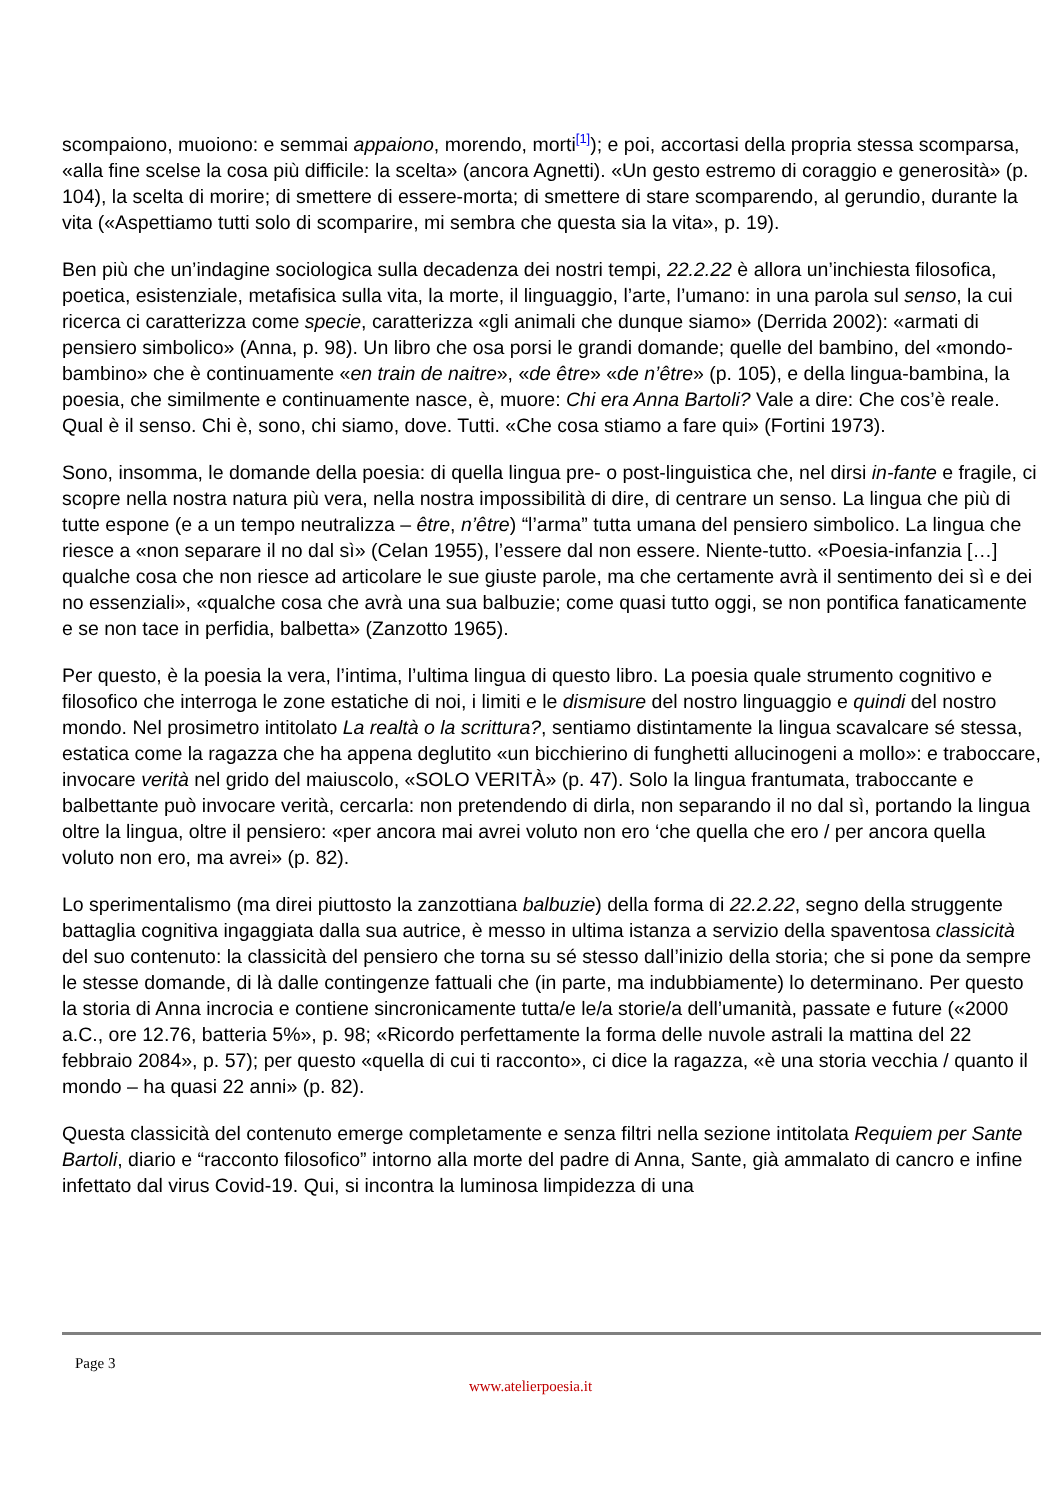scompaiono, muoiono: e semmai appaiono, morendo, morti<sup>[1]</sup>); e poi, accortasi della propria stessa scomparsa, «alla fine scelse la cosa più difficile: la scelta» (ancora Agnetti). «Un gesto estremo di coraggio e generosità» (p. 104), la scelta di morire; di smettere di essere-morta; di smettere di stare scomparendo, al gerundio, durante la vita («Aspettiamo tutti solo di scomparire, mi sembra che questa sia la vita», p. 19).
Ben più che un’indagine sociologica sulla decadenza dei nostri tempi, 22.2.22 è allora un’inchiesta filosofica, poetica, esistenziale, metafisica sulla vita, la morte, il linguaggio, l’arte, l’umano: in una parola sul senso, la cui ricerca ci caratterizza come specie, caratterizza «gli animali che dunque siamo» (Derrida 2002): «armati di pensiero simbolico» (Anna, p. 98). Un libro che osa porsi le grandi domande; quelle del bambino, del «mondo-bambino» che è continuamente «en train de naitre», «de être» «de n’être» (p. 105), e della lingua-bambina, la poesia, che similmente e continuamente nasce, è, muore: Chi era Anna Bartoli? Vale a dire: Che cos’è reale. Qual è il senso. Chi è, sono, chi siamo, dove. Tutti. «Che cosa stiamo a fare qui» (Fortini 1973).
Sono, insomma, le domande della poesia: di quella lingua pre- o post-linguistica che, nel dirsi in-fante e fragile, ci scopre nella nostra natura più vera, nella nostra impossibilità di dire, di centrare un senso. La lingua che più di tutte espone (e a un tempo neutralizza – être, n’être) “l’arma” tutta umana del pensiero simbolico. La lingua che riesce a «non separare il no dal sì» (Celan 1955), l’essere dal non essere. Niente-tutto. «Poesia-infanzia […] qualche cosa che non riesce ad articolare le sue giuste parole, ma che certamente avrà il sentimento dei sì e dei no essenziali», «qualche cosa che avrà una sua balbuzie; come quasi tutto oggi, se non pontifica fanaticamente e se non tace in perfidia, balbetta» (Zanzotto 1965).
Per questo, è la poesia la vera, l’intima, l’ultima lingua di questo libro. La poesia quale strumento cognitivo e filosofico che interroga le zone estatiche di noi, i limiti e le dismisure del nostro linguaggio e quindi del nostro mondo. Nel prosimetro intitolato La realtà o la scrittura?, sentiamo distintamente la lingua scavalcare sé stessa, estatica come la ragazza che ha appena deglutito «un bicchierino di funghetti allucinogeni a mollo»: e traboccare, invocare verità nel grido del maiuscolo, «SOLO VERITÀ» (p. 47). Solo la lingua frantumata, traboccante e balbettante può invocare verità, cercarla: non pretendendo di dirla, non separando il no dal sì, portando la lingua oltre la lingua, oltre il pensiero: «per ancora mai avrei voluto non ero ‘che quella che ero / per ancora quella voluto non ero, ma avrei» (p. 82).
Lo sperimentalismo (ma direi piuttosto la zanzottiana balbuzie) della forma di 22.2.22, segno della struggente battaglia cognitiva ingaggiata dalla sua autrice, è messo in ultima istanza a servizio della spaventosa classicità del suo contenuto: la classicità del pensiero che torna su sé stesso dall’inizio della storia; che si pone da sempre le stesse domande, di là dalle contingenze fattuali che (in parte, ma indubbiamente) lo determinano. Per questo la storia di Anna incrocia e contiene sincronicamente tutta/e le/a storie/a dell’umanità, passate e future («2000 a.C., ore 12.76, batteria 5%», p. 98; «Ricordo perfettamente la forma delle nuvole astrali la mattina del 22 febbraio 2084», p. 57); per questo «quella di cui ti racconto», ci dice la ragazza, «è una storia vecchia / quanto il mondo – ha quasi 22 anni» (p. 82).
Questa classicità del contenuto emerge completamente e senza filtri nella sezione intitolata Requiem per Sante Bartoli, diario e “racconto filosofico” intorno alla morte del padre di Anna, Sante, già ammalato di cancro e infine infettato dal virus Covid-19. Qui, si incontra la luminosa limpidezza di una
Page 3
www.atelierpoesia.it